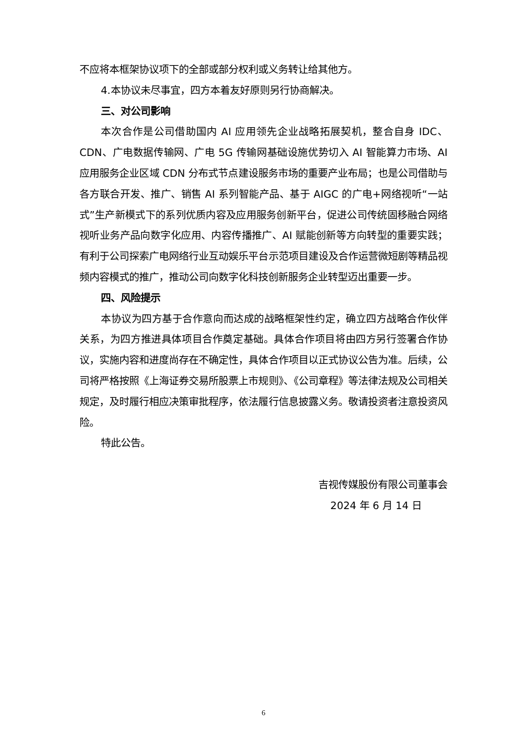不应将本框架协议项下的全部或部分权利或义务转让给其他方。
4.本协议未尽事宜，四方本着友好原则另行协商解决。
三、对公司影响
本次合作是公司借助国内 AI 应用领先企业战略拓展契机，整合自身 IDC、CDN、广电数据传输网、广电 5G 传输网基础设施优势切入 AI 智能算力市场、AI 应用服务企业区域 CDN 分布式节点建设服务市场的重要产业布局；也是公司借助与各方联合开发、推广、销售 AI 系列智能产品、基于 AIGC 的广电+网络视听“一站式”生产新模式下的系列优质内容及应用服务创新平台，促进公司传统固移融合网络视听业务产品向数字化应用、内容传播推广、AI 赋能创新等方向转型的重要实践；有利于公司探索广电网络行业互动娱乐平台示范项目建设及合作运营微短剧等精品视频内容模式的推广，推动公司向数字化科技创新服务企业转型迈出重要一步。
四、风险提示
本协议为四方基于合作意向而达成的战略框架性约定，确立四方战略合作伙伴关系，为四方推进具体项目合作奠定基础。具体合作项目将由四方另行签署合作协议，实施内容和进度尚存在不确定性，具体合作项目以正式协议公告为准。后续，公司将严格按照《上海证券交易所股票上市规则》、《公司章程》等法律法规及公司相关规定，及时履行相应决策审批程序，依法履行信息披露义务。敬请投资者注意投资风险。
特此公告。
吉视传媒股份有限公司董事会
2024 年 6 月 14 日
6